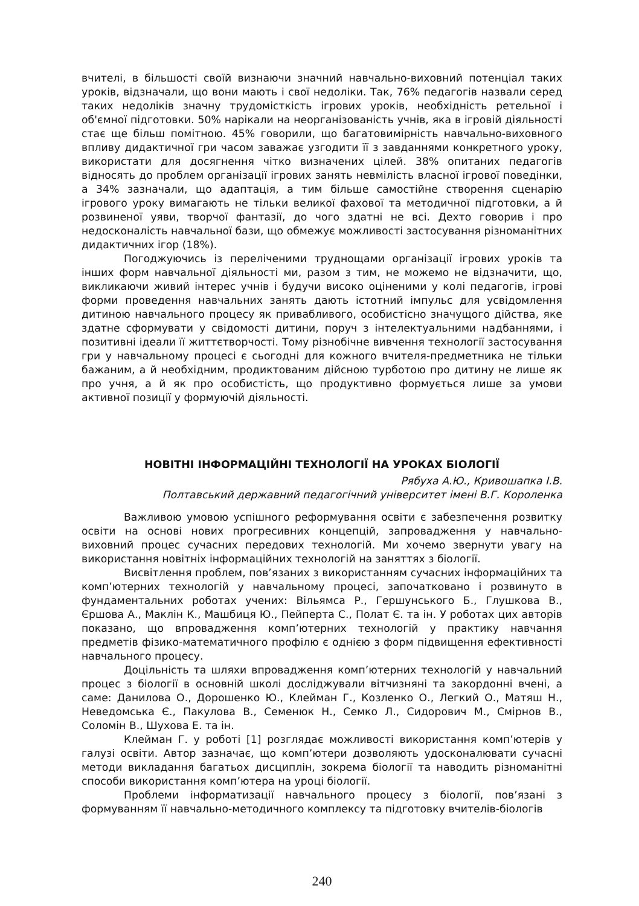вчителі, в більшості своїй визнаючи значний навчально-виховний потенціал таких уроків, відзначали, що вони мають і свої недоліки. Так, 76% педагогів назвали серед таких недоліків значну трудомісткість ігрових уроків, необхідність ретельної і об'ємної підготовки. 50% нарікали на неорганізованість учнів, яка в ігровій діяльності стає ще більш помітною. 45% говорили, що багатовимірність навчально-виховного впливу дидактичної гри часом заважає узгодити її з завданнями конкретного уроку, використати для досягнення чітко визначених цілей. 38% опитаних педагогів відносять до проблем організації ігрових занять невмілість власної ігрової поведінки, а 34% зазначали, що адаптація, а тим більше самостійне створення сценарію ігрового уроку вимагають не тільки великої фахової та методичної підготовки, а й розвиненої уяви, творчої фантазії, до чого здатні не всі. Дехто говорив і про недосконалість навчальної бази, що обмежує можливості застосування різноманітних дидактичних ігор (18%).
Погоджуючись із переліченими труднощами організації ігрових уроків та інших форм навчальної діяльності ми, разом з тим, не можемо не відзначити, що, викликаючи живий інтерес учнів і будучи високо оціненими у колі педагогів, ігрові форми проведення навчальних занять дають істотний імпульс для усвідомлення дитиною навчального процесу як привабливого, особистісно значущого дійства, яке здатне сформувати у свідомості дитини, поруч з інтелектуальними надбаннями, і позитивні ідеали її життєтворчості. Тому різнобічне вивчення технології застосування гри у навчальному процесі є сьогодні для кожного вчителя-предметника не тільки бажаним, а й необхідним, продиктованим дійсною турботою про дитину не лише як про учня, а й як про особистість, що продуктивно формується лише за умови активної позиції у формуючій діяльності.
НОВІТНІ ІНФОРМАЦІЙНІ ТЕХНОЛОГІЇ НА УРОКАХ БІОЛОГІЇ
Рябуха А.Ю., Кривошапка І.В.
Полтавський державний педагогічний університет імені В.Г. Короленка
Важливою умовою успішного реформування освіти є забезпечення розвитку освіти на основі нових прогресивних концепцій, запровадження у навчально-виховний процес сучасних передових технологій. Ми хочемо звернути увагу на використання новітніх інформаційних технологій на заняттях з біології.
Висвітлення проблем, пов’язаних з використанням сучасних інформаційних та комп’ютерних технологій у навчальному процесі, започатковано і розвинуто в фундаментальних роботах учених: Вільямса Р., Гершунського Б., Глушкова В., Єршова А., Маклін К., Машбиця Ю., Пейперта С., Полат Є. та ін. У роботах цих авторів показано, що впровадження комп’ютерних технологій у практику навчання предметів фізико-математичного профілю є однією з форм підвищення ефективності навчального процесу.
Доцільність та шляхи впровадження комп’ютерних технологій у навчальний процес з біології в основній школі досліджували вітчизняні та закордонні вчені, а саме: Данилова О., Дорошенко Ю., Клейман Г., Козленко О., Легкий О., Матяш Н., Неведомська Є., Пакулова В., Семенюк Н., Семко Л., Сидорович М., Смірнов В., Соломін В., Шухова Е. та ін.
Клейман Г. у роботі [1] розглядає можливості використання комп’ютерів у галузі освіти. Автор зазначає, що комп’ютери дозволяють удосконалювати сучасні методи викладання багатьох дисциплін, зокрема біології та наводить різноманітні способи використання комп’ютера на уроці біології.
Проблеми інформатизації навчального процесу з біології, пов’язані з формуванням її навчально-методичного комплексу та підготовку вчителів-біологів
240